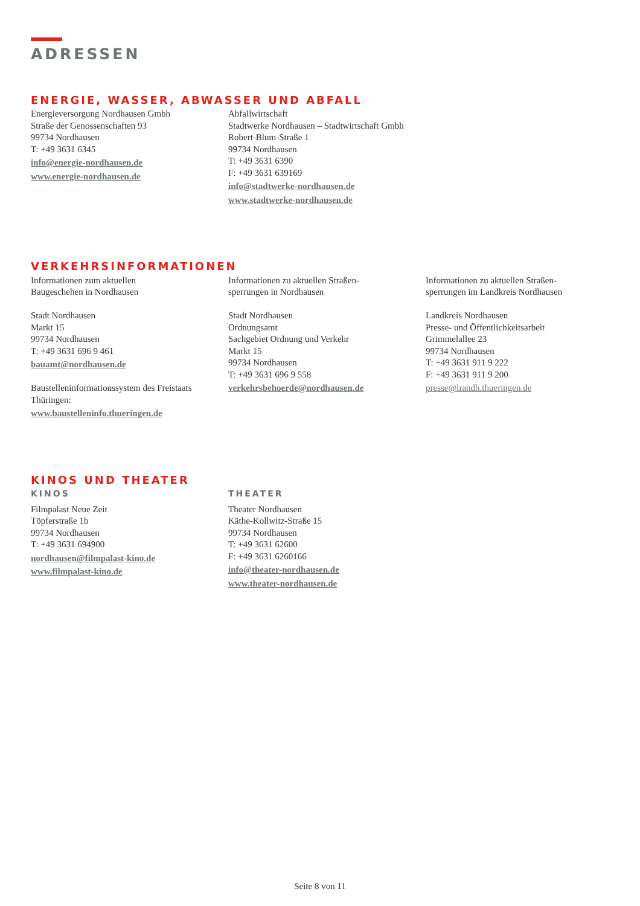ADRESSEN
ENERGIE, WASSER, ABWASSER UND ABFALL
Energieversorgung Nordhausen Gmbh
Straße der Genossenschaften 93
99734 Nordhausen
T: +49 3631 6345
info@energie-nordhausen.de
www.energie-nordhausen.de
Abfallwirtschaft
Stadtwerke Nordhausen – Stadtwirtschaft Gmbh
Robert-Blum-Straße 1
99734 Nordhausen
T: +49 3631 6390
F: +49 3631 639169
info@stadtwerke-nordhausen.de
www.stadtwerke-nordhausen.de
VERKEHRSINFORMATIONEN
Informationen zum aktuellen
Baugeschehen in Nordhausen
Stadt Nordhausen
Markt 15
99734 Nordhausen
T: +49 3631 696 9 461
bauamt@nordhausen.de
Baustelleninformationssystem des Freistaats Thüringen:
www.baustelleninfo.thueringen.de
Informationen zu aktuellen Straßen-
sperrungen in Nordhausen
Stadt Nordhausen
Ordnungsamt
Sachgebiet Ordnung und Verkehr
Markt 15
99734 Nordhausen
T: +49 3631 696 9 558
verkehrsbehoerde@nordhausen.de
Informationen zu aktuellen Straßen-
sperrungen im Landkreis Nordhausen
Landkreis Nordhausen
Presse- und Öffentlichkeitsarbeit
Grimmelallee 23
99734 Nordhausen
T: +49 3631 911 9 222
F: +49 3631 911 9 200
presse@lrandh.thueringen.de
KINOS UND THEATER
KINOS
Filmpalast Neue Zeit
Töpferstraße 1b
99734 Nordhausen
T: +49 3631 694900
nordhausen@filmpalast-kino.de
www.filmpalast-kino.de
THEATER
Theater Nordhausen
Käthe-Kollwitz-Straße 15
99734 Nordhausen
T: +49 3631 62600
F: +49 3631 6260166
info@theater-nordhausen.de
www.theater-nordhausen.de
Seite 8 von 11